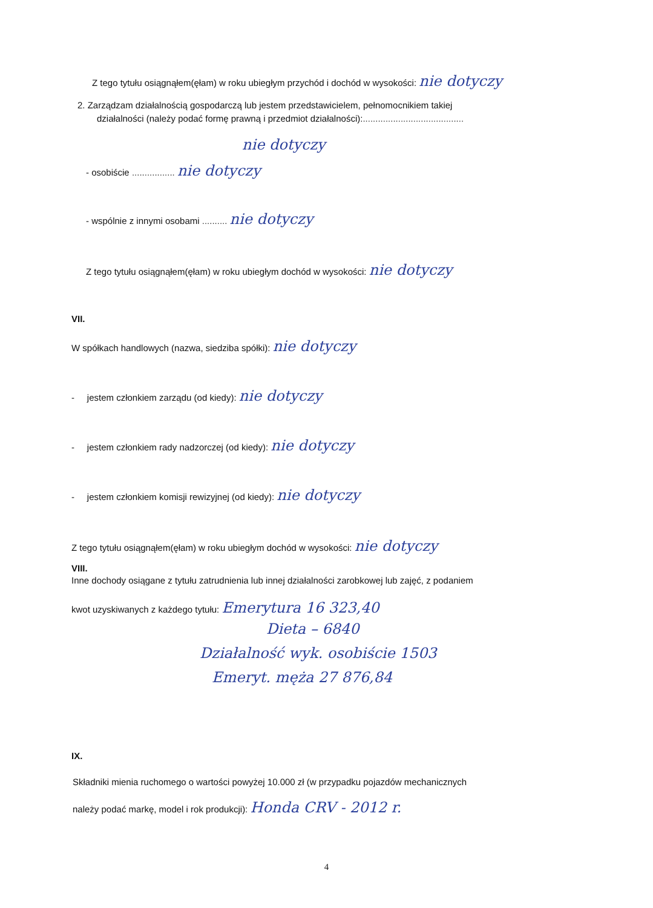Z tego tytułu osiągnąłem(ęłam) w roku ubiegłym przychód i dochód w wysokości: nie dotyczy
2. Zarządzam działalnością gospodarczą lub jestem przedstawicielem, pełnomocnikiem takiej
działalności (należy podać formę prawną i przedmiot działalności):........................................
nie dotyczy
- osobiście ................. nie dotyczy
- wspólnie z innymi osobami .......... nie dotyczy
Z tego tytułu osiągnąłem(ęłam) w roku ubiegłym dochód w wysokości: nie dotyczy
VII.
W spółkach handlowych (nazwa, siedziba spółki): nie dotyczy
- jestem członkiem zarządu (od kiedy): nie dotyczy
- jestem członkiem rady nadzorczej (od kiedy): nie dotyczy
- jestem członkiem komisji rewizyjnej (od kiedy): nie dotyczy
Z tego tytułu osiągnąłem(ęłam) w roku ubiegłym dochód w wysokości: nie dotyczy
VIII.
Inne dochody osiągane z tytułu zatrudnienia lub innej działalności zarobkowej lub zajęć, z podaniem
kwot uzyskiwanych z każdego tytułu: Emerytura 16 323,40
Dieta – 6840
Działalność wyk. osobiście 1503
Emeryt. męża 27 876,84
IX.
Składniki mienia ruchomego o wartości powyżej 10.000 zł (w przypadku pojazdów mechanicznych
należy podać markę, model i rok produkcji): Honda CRV - 2012 r.
4